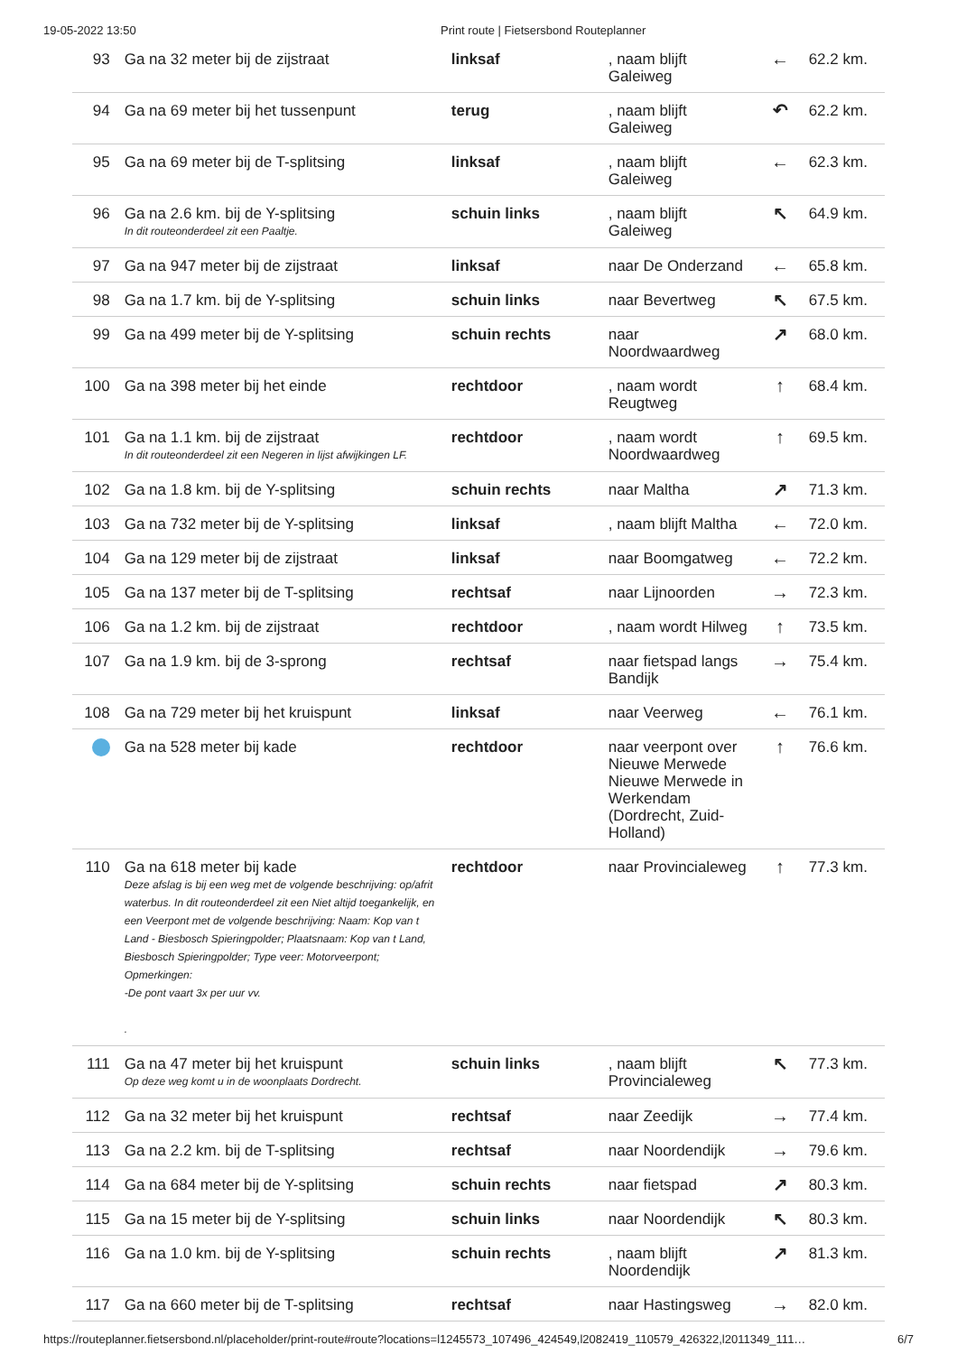19-05-2022 13:50 Print route | Fietsersbond Routeplanner
| 93 | Ga na 32 meter bij de zijstraat | linksaf | , naam blijft Galeiweg | ← | 62.2 km. |
| 94 | Ga na 69 meter bij het tussenpunt | terug | , naam blijft Galeiweg | ↶ | 62.2 km. |
| 95 | Ga na 69 meter bij de T-splitsing | linksaf | , naam blijft Galeiweg | ← | 62.3 km. |
| 96 | Ga na 2.6 km. bij de Y-splitsing In dit routeonderdeel zit een Paaltje. | schuin links | , naam blijft Galeiweg | ↖ | 64.9 km. |
| 97 | Ga na 947 meter bij de zijstraat | linksaf | naar De Onderzand | ← | 65.8 km. |
| 98 | Ga na 1.7 km. bij de Y-splitsing | schuin links | naar Bevertweg | ↖ | 67.5 km. |
| 99 | Ga na 499 meter bij de Y-splitsing | schuin rechts | naar Noordwaardweg | ↗ | 68.0 km. |
| 100 | Ga na 398 meter bij het einde | rechtdoor | , naam wordt Reugtweg | ↑ | 68.4 km. |
| 101 | Ga na 1.1 km. bij de zijstraat In dit routeonderdeel zit een Negeren in lijst afwijkingen LF. | rechtdoor | , naam wordt Noordwaardweg | ↑ | 69.5 km. |
| 102 | Ga na 1.8 km. bij de Y-splitsing | schuin rechts | naar Maltha | ↗ | 71.3 km. |
| 103 | Ga na 732 meter bij de Y-splitsing | linksaf | , naam blijft Maltha | ← | 72.0 km. |
| 104 | Ga na 129 meter bij de zijstraat | linksaf | naar Boomgatweg | ← | 72.2 km. |
| 105 | Ga na 137 meter bij de T-splitsing | rechtsaf | naar Lijnoorden | → | 72.3 km. |
| 106 | Ga na 1.2 km. bij de zijstraat | rechtdoor | , naam wordt Hilweg | ↑ | 73.5 km. |
| 107 | Ga na 1.9 km. bij de 3-sprong | rechtsaf | naar fietspad langs Bandijk | → | 75.4 km. |
| 108 | Ga na 729 meter bij het kruispunt | linksaf | naar Veerweg | ← | 76.1 km. |
| | Ga na 528 meter bij kade | rechtdoor | naar veerpont over Nieuwe Merwede Nieuwe Merwede in Werkendam (Dordrecht, Zuid-Holland) | ↑ | 76.6 km. |
| 110 | Ga na 618 meter bij kade Deze afslag is bij een weg met de volgende beschrijving: op/afrit waterbus. In dit routeonderdeel zit een Niet altijd toegankelijk, en een Veerpont met de volgende beschrijving: Naam: Kop van t Land - Biesbosch Spieringpolder; Plaatsnaam: Kop van t Land, Biesbosch Spieringpolder; Type veer: Motorveerpont; Opmerkingen: -De pont vaart 3x per uur vv. . | rechtdoor | naar Provincialeweg | ↑ | 77.3 km. |
| 111 | Ga na 47 meter bij het kruispunt Op deze weg komt u in de woonplaats Dordrecht. | schuin links | , naam blijft Provincialeweg | ↖ | 77.3 km. |
| 112 | Ga na 32 meter bij het kruispunt | rechtsaf | naar Zeedijk | → | 77.4 km. |
| 113 | Ga na 2.2 km. bij de T-splitsing | rechtsaf | naar Noordendijk | → | 79.6 km. |
| 114 | Ga na 684 meter bij de Y-splitsing | schuin rechts | naar fietspad | ↗ | 80.3 km. |
| 115 | Ga na 15 meter bij de Y-splitsing | schuin links | naar Noordendijk | ↖ | 80.3 km. |
| 116 | Ga na 1.0 km. bij de Y-splitsing | schuin rechts | , naam blijft Noordendijk | ↗ | 81.3 km. |
| 117 | Ga na 660 meter bij de T-splitsing | rechtsaf | naar Hastingsweg | → | 82.0 km. |
https://routeplanner.fietsersbond.nl/placeholder/print-route#route?locations=l1245573_107496_424549,l2082419_110579_426322,l2011349_111… 6/7